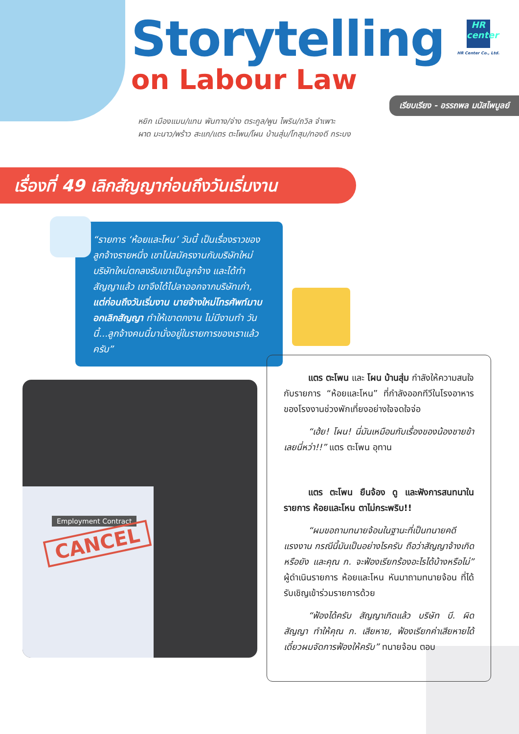Storytelling
on Labour Law
HR
center
HR Center Co., Ltd.
เรียบเรียง - อรรถพล มนัสไพบูลย์
หยิก เมืองแมน/แทน พันทาง/จ่าง ตระกูล/พูน ไพริน/ถวิล จำเพาะ
ผาด มะนาว/พร้าว สะแก/แตร ตะโพน/โผน บ้านสุ่ม/โกสุม/ทองดี กระบง
เรื่องที่ 49 เลิกสัญญาก่อนถึงวันเริ่มงาน
“รายการ ‘ห้อยและโหน’ วันนี้ เป็นเรื่องราวของลูกจ้างรายหนึ่ง เขาไปสมัครงานกับบริษัทใหม่ บริษัทใหม่ตกลงรับเขาเป็นลูกจ้าง และได้ทำสัญญาแล้ว เขาจึงได้ไปลาออกจากบริษัทเก่า, แต่ก่อนถึงวันเริ่มงาน นายจ้างใหม่โทรศัพท์มาบอกเลิกสัญญา ทำให้เขาตกงาน ไม่มีงานทำ วันนี้...ลูกจ้างคนนี้มานั่งอยู่ในรายการของเราแล้วครับ”
Employment Contract
CANCEL
แตร ตะโพน และ โผน บ้านสุ่ม กำลังให้ความสนใจกับรายการ “ห้อยและโหน” ที่กำลังออกทีวีในโรงอาหารของโรงงานช่วงพักเที่ยงอย่างใจจดใจจ่อ
“เฮ้ย! โผน! นี่มันเหมือนกับเรื่องของน้องชายข้าเลยนี่หว่า!!” แตร ตะโพน อุทาน
แตร ตะโพน ยืนจ้อง ดู และฟังการสนทนาในรายการ ห้อยและโหน ตาไม่กระพริบ!!
“ผมขอถามทนายจ้อนในฐานะที่เป็นทนายคดีแรงงาน กรณีนี้มันเป็นอย่างไรครับ ถือว่าสัญญาจ้างเกิดหรือยัง และคุณ ก. จะฟ้องเรียกร้องอะไรได้บ้างหรือไม่” ผู้ดำเนินรายการ ห้อยและโหน หันมาถามทนายจ้อน ที่ได้รับเชิญเข้าร่วมรายการด้วย
“ฟ้องได้ครับ สัญญาเกิดแล้ว บริษัท บี. ผิดสัญญา ทำให้คุณ ก. เสียหาย, ฟ้องเรียกค่าเสียหายได้ เดี๋ยวผมจัดการฟ้องให้ครับ” ทนายจ้อน ตอบ